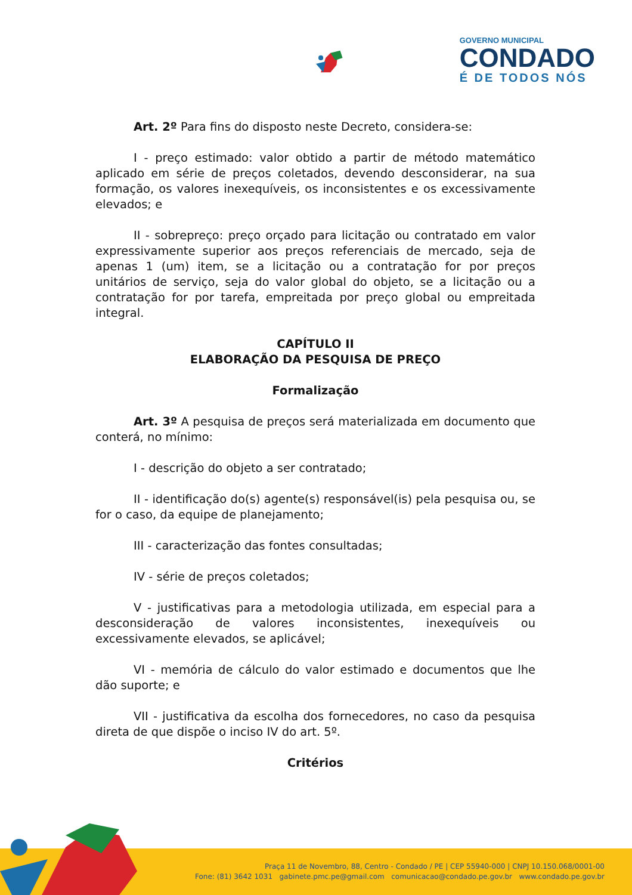GOVERNO MUNICIPAL
CONDADO
É DE TODOS NÓS
Art. 2º Para fins do disposto neste Decreto, considera-se:
I - preço estimado: valor obtido a partir de método matemático aplicado em série de preços coletados, devendo desconsiderar, na sua formação, os valores inexequíveis, os inconsistentes e os excessivamente elevados; e
II - sobrepreço: preço orçado para licitação ou contratado em valor expressivamente superior aos preços referenciais de mercado, seja de apenas 1 (um) item, se a licitação ou a contratação for por preços unitários de serviço, seja do valor global do objeto, se a licitação ou a contratação for por tarefa, empreitada por preço global ou empreitada integral.
CAPÍTULO II
ELABORAÇÃO DA PESQUISA DE PREÇO
Formalização
Art. 3º A pesquisa de preços será materializada em documento que conterá, no mínimo:
I - descrição do objeto a ser contratado;
II - identificação do(s) agente(s) responsável(is) pela pesquisa ou, se for o caso, da equipe de planejamento;
III - caracterização das fontes consultadas;
IV - série de preços coletados;
V - justificativas para a metodologia utilizada, em especial para a desconsideração de valores inconsistentes, inexequíveis ou excessivamente elevados, se aplicável;
VI - memória de cálculo do valor estimado e documentos que lhe dão suporte; e
VII - justificativa da escolha dos fornecedores, no caso da pesquisa direta de que dispõe o inciso IV do art. 5º.
Critérios
Praça 11 de Novembro, 88, Centro - Condado / PE | CEP 55940-000 | CNPJ 10.150.068/0001-00
Fone: (81) 3642 1031 gabinete.pmc.pe@gmail.com comunicacao@condado.pe.gov.br www.condado.pe.gov.br